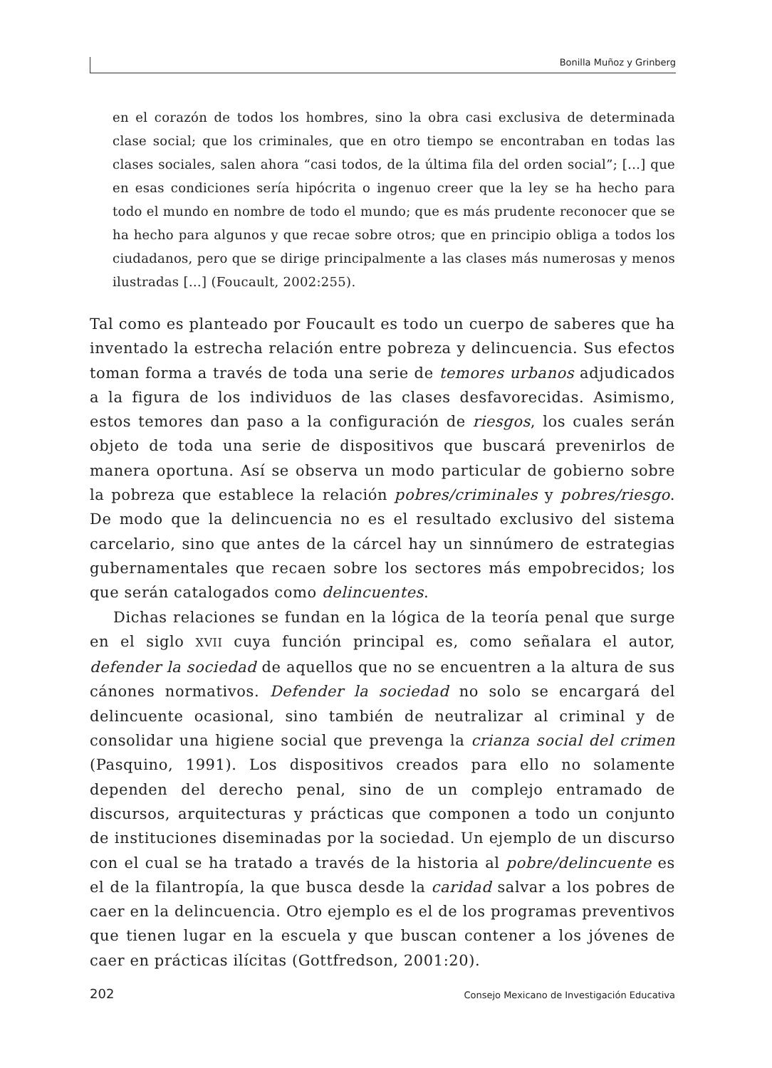Bonilla Muñoz y Grinberg
en el corazón de todos los hombres, sino la obra casi exclusiva de determinada clase social; que los criminales, que en otro tiempo se encontraban en todas las clases sociales, salen ahora “casi todos, de la última fila del orden social”; […] que en esas condiciones sería hipócrita o ingenuo creer que la ley se ha hecho para todo el mundo en nombre de todo el mundo; que es más prudente reconocer que se ha hecho para algunos y que recae sobre otros; que en principio obliga a todos los ciudadanos, pero que se dirige principalmente a las clases más numerosas y menos ilustradas […] (Foucault, 2002:255).
Tal como es planteado por Foucault es todo un cuerpo de saberes que ha inventado la estrecha relación entre pobreza y delincuencia. Sus efectos toman forma a través de toda una serie de temores urbanos adjudicados a la figura de los individuos de las clases desfavorecidas. Asimismo, estos temores dan paso a la configuración de riesgos, los cuales serán objeto de toda una serie de dispositivos que buscará prevenirlos de manera oportuna. Así se observa un modo particular de gobierno sobre la pobreza que establece la relación pobres/criminales y pobres/riesgo. De modo que la delincuencia no es el resultado exclusivo del sistema carcelario, sino que antes de la cárcel hay un sinnúmero de estrategias gubernamentales que recaen sobre los sectores más empobrecidos; los que serán catalogados como delincuentes.
Dichas relaciones se fundan en la lógica de la teoría penal que surge en el siglo XVII cuya función principal es, como señalara el autor, defender la sociedad de aquellos que no se encuentren a la altura de sus cánones normativos. Defender la sociedad no solo se encargará del delincuente ocasional, sino también de neutralizar al criminal y de consolidar una higiene social que prevenga la crianza social del crimen (Pasquino, 1991). Los dispositivos creados para ello no solamente dependen del derecho penal, sino de un complejo entramado de discursos, arquitecturas y prácticas que componen a todo un conjunto de instituciones diseminadas por la sociedad. Un ejemplo de un discurso con el cual se ha tratado a través de la historia al pobre/delincuente es el de la filantropía, la que busca desde la caridad salvar a los pobres de caer en la delincuencia. Otro ejemplo es el de los programas preventivos que tienen lugar en la escuela y que buscan contener a los jóvenes de caer en prácticas ilícitas (Gottfredson, 2001:20).
202 Consejo Mexicano de Investigación Educativa